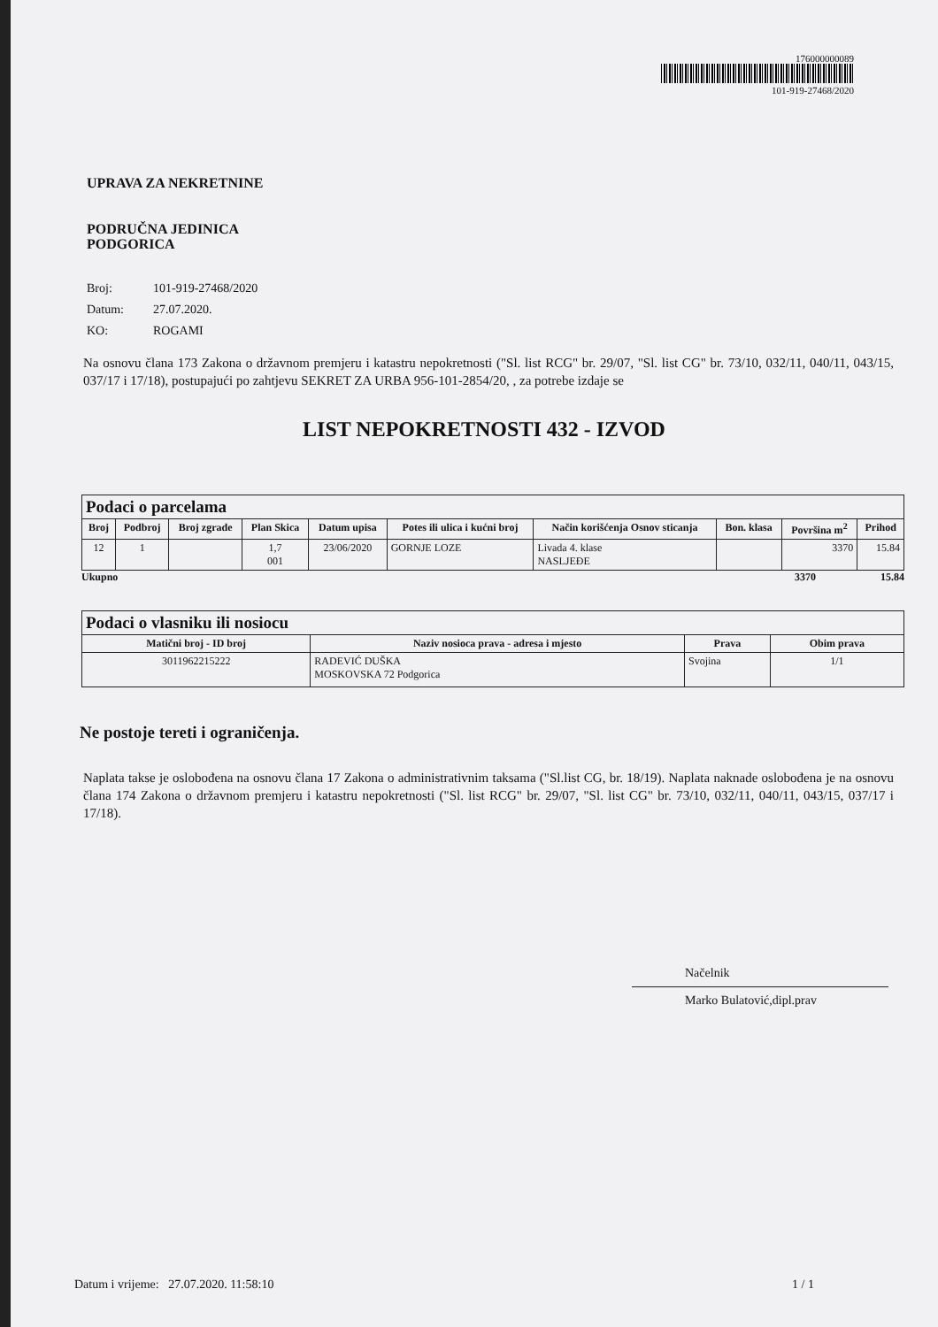176000000089
101-919-27468/2020
UPRAVA ZA NEKRETNINE
PODRUČNA JEDINICA
PODGORICA
Broj: 101-919-27468/2020
Datum: 27.07.2020.
KO: ROGAMI
Na osnovu člana 173 Zakona o državnom premjeru i katastru nepokretnosti ("Sl. list RCG" br. 29/07, "Sl. list CG" br. 73/10, 032/11, 040/11, 043/15, 037/17 i 17/18), postupajući po zahtjevu SEKRET ZA URBA 956-101-2854/20, , za potrebe izdaje se
LIST NEPOKRETNOSTI 432 - IZVOD
| Podaci o parcelama | | | | | | | | | |
| --- | --- | --- | --- | --- | --- | --- | --- | --- | --- |
| Broj | Podbroj | Broj zgrade | Plan Skica | Datum upisa | Potes ili ulica i kućni broj | Način korišćenja Osnov sticanja | Bon. klasa | Površina m<sup>2</sup> | Prihod |
| 12 | 1 | | 1,7 001 | 23/06/2020 | GORNJE LOZE | Livada 4. klase NASLJEĐE | | 3370 | 15.84 |
Ukupno 3370 15.84
| Podaci o vlasniku ili nosiocu | | | |
| --- | --- | --- | --- |
| Matični broj - ID broj | Naziv nosioca prava - adresa i mjesto | Prava | Obim prava |
| 3011962215222 | RADEVIĆ DUŠKA MOSKOVSKA 72 Podgorica | Svojina | 1/1 |
Ne postoje tereti i ograničenja.
Naplata takse je oslobođena na osnovu člana 17 Zakona o administrativnim taksama ("Sl.list CG, br. 18/19). Naplata naknade oslobođena je na osnovu člana 174 Zakona o državnom premjeru i katastru nepokretnosti ("Sl. list RCG" br. 29/07, "Sl. list CG" br. 73/10, 032/11, 040/11, 043/15, 037/17 i 17/18).
Načelnik
Marko Bulatović,dipl.prav
Datum i vrijeme: 27.07.2020. 11:58:10 1 / 1